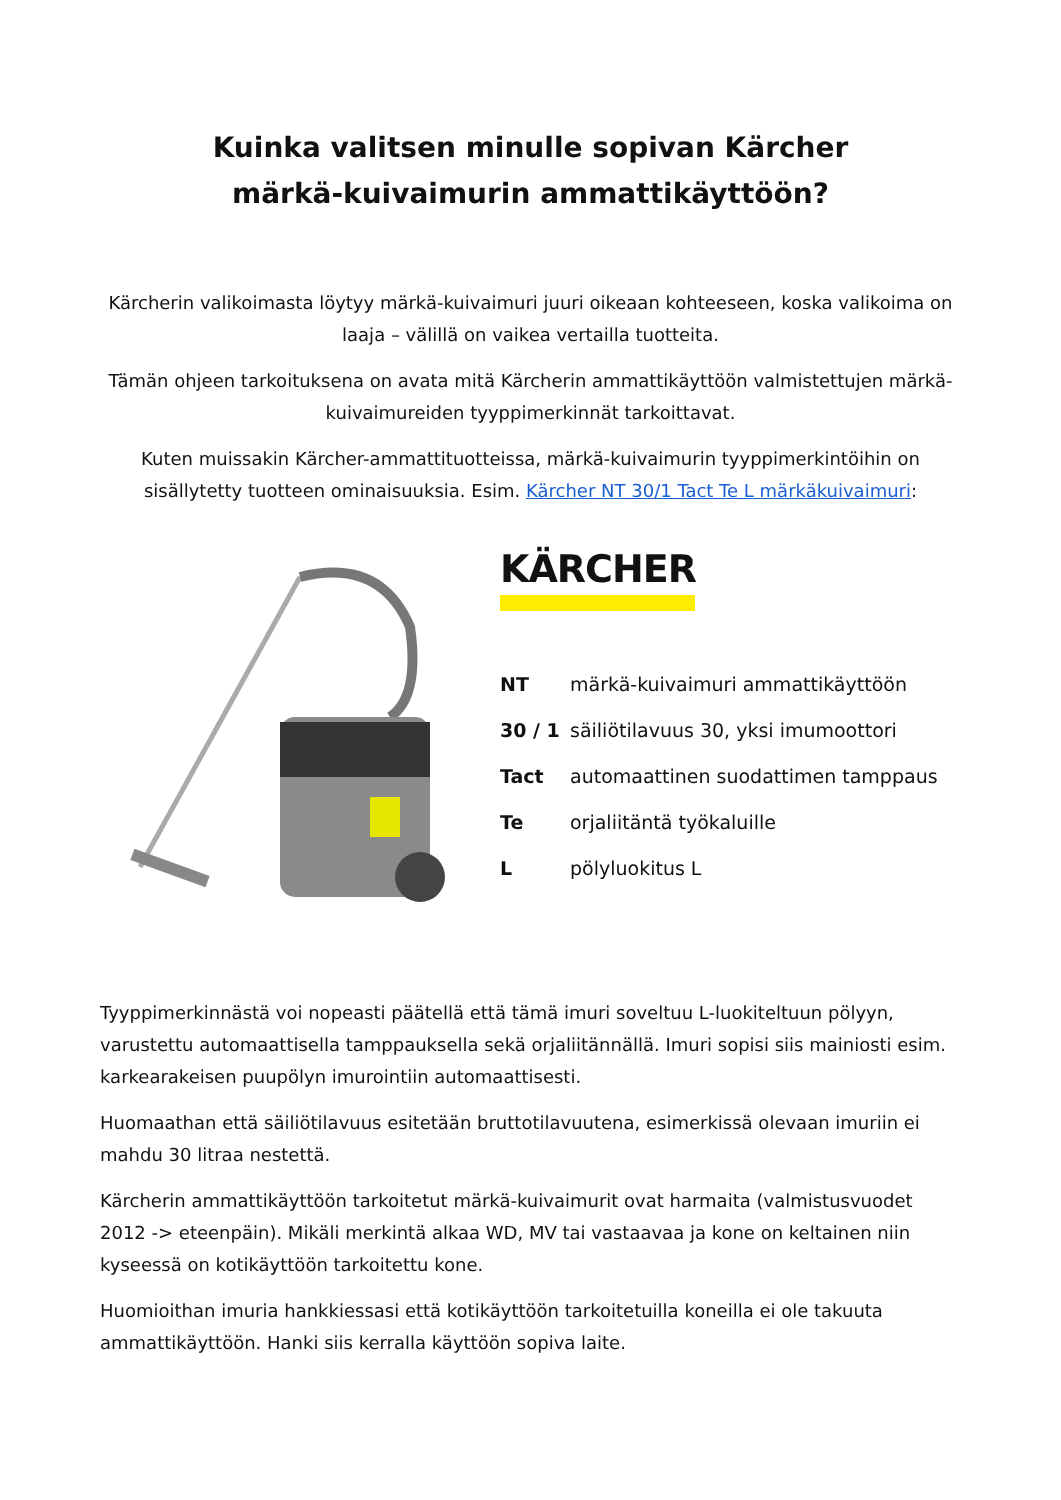Kuinka valitsen minulle sopivan Kärcher märkä-kuivaimurin ammattikäyttöön?
Kärcherin valikoimasta löytyy märkä-kuivaimuri juuri oikeaan kohteeseen, koska valikoima on laaja – välillä on vaikea vertailla tuotteita.
Tämän ohjeen tarkoituksena on avata mitä Kärcherin ammattikäyttöön valmistettujen märkä-kuivaimureiden tyyppimerkinnät tarkoittavat.
Kuten muissakin Kärcher-ammattituotteissa, märkä-kuivaimurin tyyppimerkintöihin on sisällytetty tuotteen ominaisuuksia. Esim. Kärcher NT 30/1 Tact Te L märkäkuivaimuri:
KÄRCHER
| NT | märkä-kuivaimuri ammattikäyttöön |
| 30 / 1 | säiliötilavuus 30, yksi imumoottori |
| Tact | automaattinen suodattimen tamppaus |
| Te | orjaliitäntä työkaluille |
| L | pölyluokitus L |
Tyyppimerkinnästä voi nopeasti päätellä että tämä imuri soveltuu L-luokiteltuun pölyyn, varustettu automaattisella tamppauksella sekä orjaliitännällä. Imuri sopisi siis mainiosti esim. karkearakeisen puupölyn imurointiin automaattisesti.
Huomaathan että säiliötilavuus esitetään bruttotilavuutena, esimerkissä olevaan imuriin ei mahdu 30 litraa nestettä.
Kärcherin ammattikäyttöön tarkoitetut märkä-kuivaimurit ovat harmaita (valmistusvuodet 2012 -> eteenpäin). Mikäli merkintä alkaa WD, MV tai vastaavaa ja kone on keltainen niin kyseessä on kotikäyttöön tarkoitettu kone.
Huomioithan imuria hankkiessasi että kotikäyttöön tarkoitetuilla koneilla ei ole takuuta ammattikäyttöön. Hanki siis kerralla käyttöön sopiva laite.